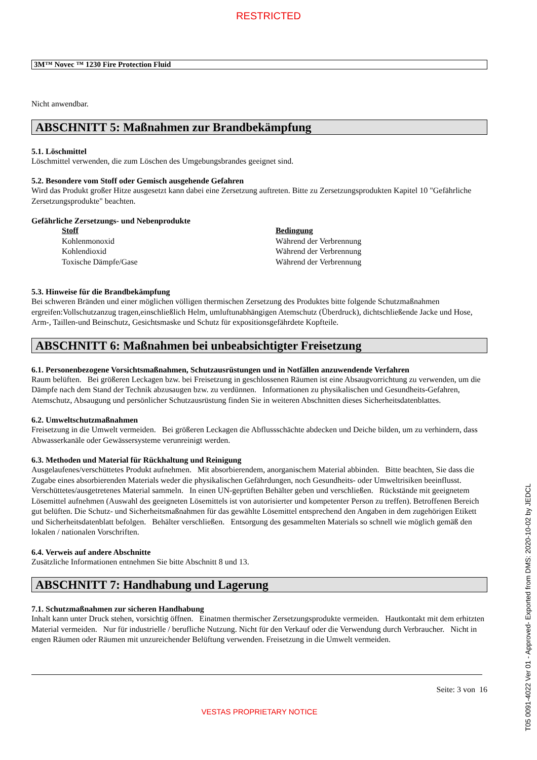RESTRICTED
3M™ Novec ™ 1230 Fire Protection Fluid
Nicht anwendbar.
ABSCHNITT 5: Maßnahmen zur Brandbekämpfung
5.1. Löschmittel
Löschmittel verwenden, die zum Löschen des Umgebungsbrandes geeignet sind.
5.2. Besondere vom Stoff oder Gemisch ausgehende Gefahren
Wird das Produkt großer Hitze ausgesetzt kann dabei eine Zersetzung auftreten. Bitte zu Zersetzungsprodukten Kapitel 10 "Gefährliche Zersetzungsprodukte" beachten.
Gefährliche Zersetzungs- und Nebenprodukte
| Stoff | Bedingung |
| --- | --- |
| Kohlenmonoxid | Während der Verbrennung |
| Kohlendioxid | Während der Verbrennung |
| Toxische Dämpfe/Gase | Während der Verbrennung |
5.3. Hinweise für die Brandbekämpfung
Bei schweren Bränden und einer möglichen völligen thermischen Zersetzung des Produktes bitte folgende Schutzmaßnahmen ergreifen:Vollschutzanzug tragen,einschließlich Helm, umluftunabhängigen Atemschutz (Überdruck), dichtschließende Jacke und Hose, Arm-, Taillen-und Beinschutz, Gesichtsmaske und Schutz für expositionsgefährdete Kopfteile.
ABSCHNITT 6: Maßnahmen bei unbeabsichtigter Freisetzung
6.1. Personenbezogene Vorsichtsmaßnahmen, Schutzausrüstungen und in Notfällen anzuwendende Verfahren
Raum belüften. Bei größeren Leckagen bzw. bei Freisetzung in geschlossenen Räumen ist eine Absaugvorrichtung zu verwenden, um die Dämpfe nach dem Stand der Technik abzusaugen bzw. zu verdünnen. Informationen zu physikalischen und Gesundheits-Gefahren, Atemschutz, Absaugung und persönlicher Schutzausrüstung finden Sie in weiteren Abschnitten dieses Sicherheitsdatenblattes.
6.2. Umweltschutzmaßnahmen
Freisetzung in die Umwelt vermeiden. Bei größeren Leckagen die Abflussschächte abdecken und Deiche bilden, um zu verhindern, dass Abwasserkanäle oder Gewässersysteme verunreinigt werden.
6.3. Methoden und Material für Rückhaltung und Reinigung
Ausgelaufenes/verschüttetes Produkt aufnehmen. Mit absorbierendem, anorganischem Material abbinden. Bitte beachten, Sie dass die Zugabe eines absorbierenden Materials weder die physikalischen Gefährdungen, noch Gesundheits- oder Umweltrisiken beeinflusst. Verschüttetes/ausgetretenes Material sammeln. In einen UN-geprüften Behälter geben und verschließen. Rückstände mit geeignetem Lösemittel aufnehmen (Auswahl des geeigneten Lösemittels ist von autorisierter und kompetenter Person zu treffen). Betroffenen Bereich gut belüften. Die Schutz- und Sicherheitsmaßnahmen für das gewählte Lösemittel entsprechend den Angaben in dem zugehörigen Etikett und Sicherheitsdatenblatt befolgen. Behälter verschließen. Entsorgung des gesammelten Materials so schnell wie möglich gemäß den lokalen / nationalen Vorschriften.
6.4. Verweis auf andere Abschnitte
Zusätzliche Informationen entnehmen Sie bitte Abschnitt 8 und 13.
ABSCHNITT 7: Handhabung und Lagerung
7.1. Schutzmaßnahmen zur sicheren Handhabung
Inhalt kann unter Druck stehen, vorsichtig öffnen. Einatmen thermischer Zersetzungsprodukte vermeiden. Hautkontakt mit dem erhitzten Material vermeiden. Nur für industrielle / berufliche Nutzung. Nicht für den Verkauf oder die Verwendung durch Verbraucher. Nicht in engen Räumen oder Räumen mit unzureichender Belüftung verwenden. Freisetzung in die Umwelt vermeiden.
Seite: 3 von 16
VESTAS PROPRIETARY NOTICE
T05 0091-4022 Ver 01 - Approved- Exported from DMS: 2020-10-02 by JEDCL